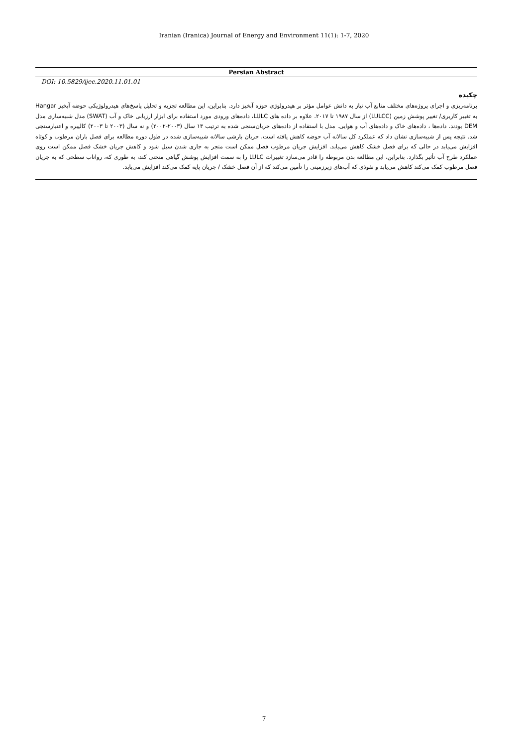Iranian (Iranica) Journal of Energy and Environment 11(1): 1-7, 2020
Persian Abstract
DOI: 10.5829/ijee.2020.11.01.01
چکیده
برنامه‌ریزی و اجرای پروژه‌های مختلف منابع آب نیاز به دانش عوامل مؤثر بر هیدرولوژی حوزه آبخیز دارد. بنابراین، این مطالعه تجزیه و تحلیل پاسخ‌های هیدرولوژیکی حوضه آبخیز Hangar به تغییر کاربری/ تغییر پوشش زمین (LULCC) از سال ۱۹۸۷ تا ۲۰۱۷. علاوه بر داده های LULC، داده‌های ورودی مورد استفاده برای ابزار ارزیابی خاک و آب (SWAT) مدل شبیه‌سازی مدل DEM بودند. داده‌ها ، داده‌های خاک و داده‌های آب و هوایی. مدل با استفاده از داده‌های جریان‌سنجی شده به ترتیب ۱۳ سال (۲۰۰۳-۲۰۰۲) و نه سال (۲۰۰۳ تا ۲۰۰۳) کالیبره و اعتبارسنجی شد. نتیجه پس از شبیه‌سازی نشان داد که عملکرد کل سالانه آب حوضه کاهش یافته است. جریان بارشی سالانه شبیه‌سازی شده در طول دوره مطالعه برای فصل باران مرطوب و کوتاه افزایش می‌یابد در حالی که برای فصل خشک کاهش می‌یابد. افزایش جریان مرطوب فصل ممکن است منجر به جاری شدن سیل شود و کاهش جریان خشک فصل ممکن است روی عملکرد طرح آب تأثیر بگذارد. بنابراین، این مطالعه بدن مربوطه را قادر می‌سازد تغییرات LULC را به سمت افزایش پوشش گیاهی منحنی کند، به طوری که، رواناب سطحی که به جریان فصل مرطوب کمک می‌کند کاهش می‌یابد و نفوذی که آب‌های زیرزمینی را تأمین می‌کند که از آن فصل خشک / جریان پایه کمک می‌کند افزایش می‌یابد.
7